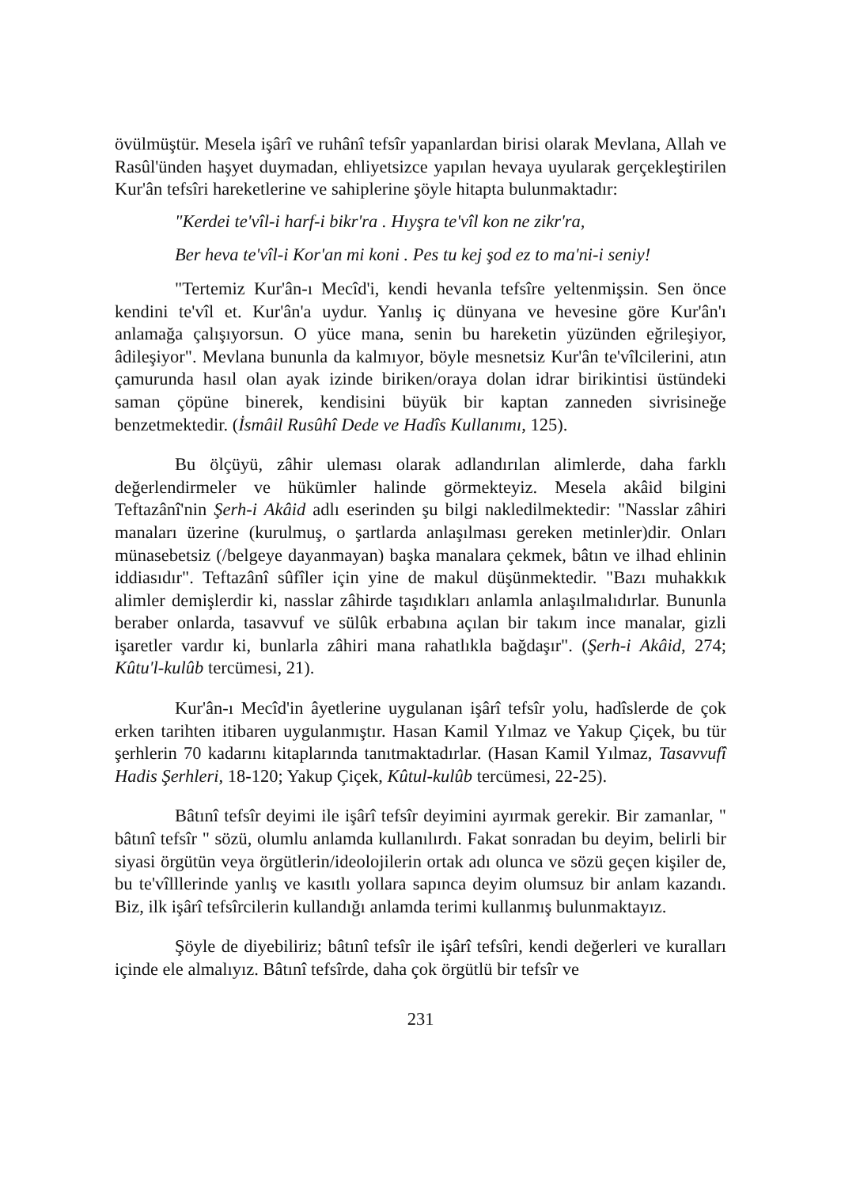övülmüştür. Mesela işârî ve ruhânî tefsîr yapanlardan birisi olarak Mevlana, Allah ve Rasûl'ünden haşyet duymadan, ehliyetsizce yapılan hevaya uyularak gerçekleştirilen Kur'ân tefsîri hareketlerine ve sahiplerine şöyle hitapta bulunmaktadır:
"Kerdei te'vîl-i harf-i bikr'ra . Hıyşra te'vîl kon ne zikr'ra,
Ber heva te'vîl-i Kor'an mi koni . Pes tu kej şod ez to ma'ni-i seniy!
"Tertemiz Kur'ân-ı Mecîd'i, kendi hevanla tefsîre yeltenmişsin. Sen önce kendini te'vîl et. Kur'ân'a uydur. Yanlış iç dünyana ve hevesine göre Kur'ân'ı anlamağa çalışıyorsun. O yüce mana, senin bu hareketin yüzünden eğrileşiyor, âdileşiyor". Mevlana bununla da kalmıyor, böyle mesnetsiz Kur'ân te'vîlcilerini, atın çamurunda hasıl olan ayak izinde biriken/oraya dolan idrar birikintisi üstündeki saman çöpüne binerek, kendisini büyük bir kaptan zanneden sivrisineğe benzetmektedir. (İsmâil Rusûhî Dede ve Hadîs Kullanımı, 125).
Bu ölçüyü, zâhir uleması olarak adlandırılan alimlerde, daha farklı değerlendirmeler ve hükümler halinde görmekteyiz. Mesela akâid bilgini Teftazânî'nin Şerh-i Akâid adlı eserinden şu bilgi nakledilmektedir: "Nasslar zâhiri manaları üzerine (kurulmuş, o şartlarda anlaşılması gereken metinler)dir. Onları münasebetsiz (/belgeye dayanmayan) başka manalara çekmek, bâtın ve ilhad ehlinin iddiasıdır". Teftazânî sûfîler için yine de makul düşünmektedir. "Bazı muhakkık alimler demişlerdir ki, nasslar zâhirde taşıdıkları anlamla anlaşılmalıdırlar. Bununla beraber onlarda, tasavvuf ve sülûk erbabına açılan bir takım ince manalar, gizli işaretler vardır ki, bunlarla zâhiri mana rahatlıkla bağdaşır". (Şerh-i Akâid, 274; Kûtu'l-kulûb tercümesi, 21).
Kur'ân-ı Mecîd'in âyetlerine uygulanan işârî tefsîr yolu, hadîslerde de çok erken tarihten itibaren uygulanmıştır. Hasan Kamil Yılmaz ve Yakup Çiçek, bu tür şerhlerin 70 kadarını kitaplarında tanıtmaktadırlar. (Hasan Kamil Yılmaz, Tasavvufî Hadis Şerhleri, 18-120; Yakup Çiçek, Kûtul-kulûb tercümesi, 22-25).
Bâtınî tefsîr deyimi ile işârî tefsîr deyimini ayırmak gerekir. Bir zamanlar, " bâtınî tefsîr " sözü, olumlu anlamda kullanılırdı. Fakat sonradan bu deyim, belirli bir siyasi örgütün veya örgütlerin/ideolojilerin ortak adı olunca ve sözü geçen kişiler de, bu te'vîlllerinde yanlış ve kasıtlı yollara sapınca deyim olumsuz bir anlam kazandı. Biz, ilk işârî tefsîrcilerin kullandığı anlamda terimi kullanmış bulunmaktayız.
Şöyle de diyebiliriz; bâtınî tefsîr ile işârî tefsîri, kendi değerleri ve kuralları içinde ele almalıyız. Bâtınî tefsîrde, daha çok örgütlü bir tefsîr ve
231